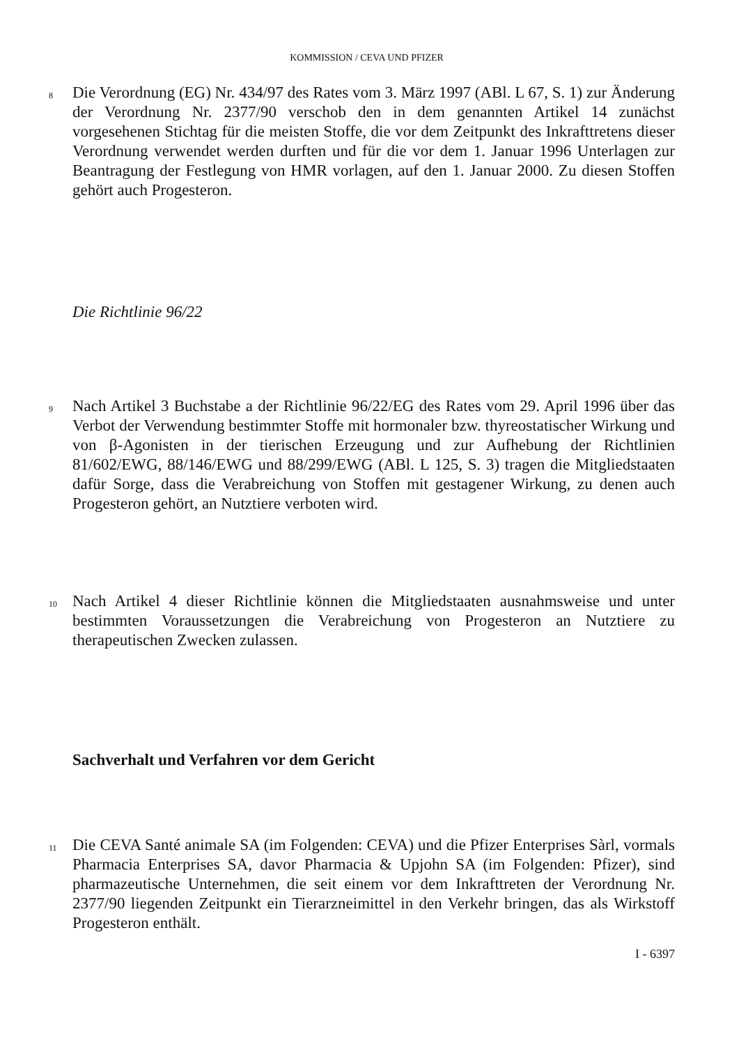KOMMISSION / CEVA UND PFIZER
8
Die Verordnung (EG) Nr. 434/97 des Rates vom 3. März 1997 (ABl. L 67, S. 1) zur Änderung der Verordnung Nr. 2377/90 verschob den in dem genannten Artikel 14 zunächst vorgesehenen Stichtag für die meisten Stoffe, die vor dem Zeitpunkt des Inkrafttretens dieser Verordnung verwendet werden durften und für die vor dem 1. Januar 1996 Unterlagen zur Beantragung der Festlegung von HMR vorlagen, auf den 1. Januar 2000. Zu diesen Stoffen gehört auch Progesteron.
Die Richtlinie 96/22
9
Nach Artikel 3 Buchstabe a der Richtlinie 96/22/EG des Rates vom 29. April 1996 über das Verbot der Verwendung bestimmter Stoffe mit hormonaler bzw. thyreostatischer Wirkung und von β-Agonisten in der tierischen Erzeugung und zur Aufhebung der Richtlinien 81/602/EWG, 88/146/EWG und 88/299/EWG (ABl. L 125, S. 3) tragen die Mitgliedstaaten dafür Sorge, dass die Verabreichung von Stoffen mit gestagener Wirkung, zu denen auch Progesteron gehört, an Nutztiere verboten wird.
10
Nach Artikel 4 dieser Richtlinie können die Mitgliedstaaten ausnahmsweise und unter bestimmten Voraussetzungen die Verabreichung von Progesteron an Nutztiere zu therapeutischen Zwecken zulassen.
Sachverhalt und Verfahren vor dem Gericht
11
Die CEVA Santé animale SA (im Folgenden: CEVA) und die Pfizer Enterprises Sàrl, vormals Pharmacia Enterprises SA, davor Pharmacia & Upjohn SA (im Folgenden: Pfizer), sind pharmazeutische Unternehmen, die seit einem vor dem Inkrafttreten der Verordnung Nr. 2377/90 liegenden Zeitpunkt ein Tierarzneimittel in den Verkehr bringen, das als Wirkstoff Progesteron enthält.
I - 6397